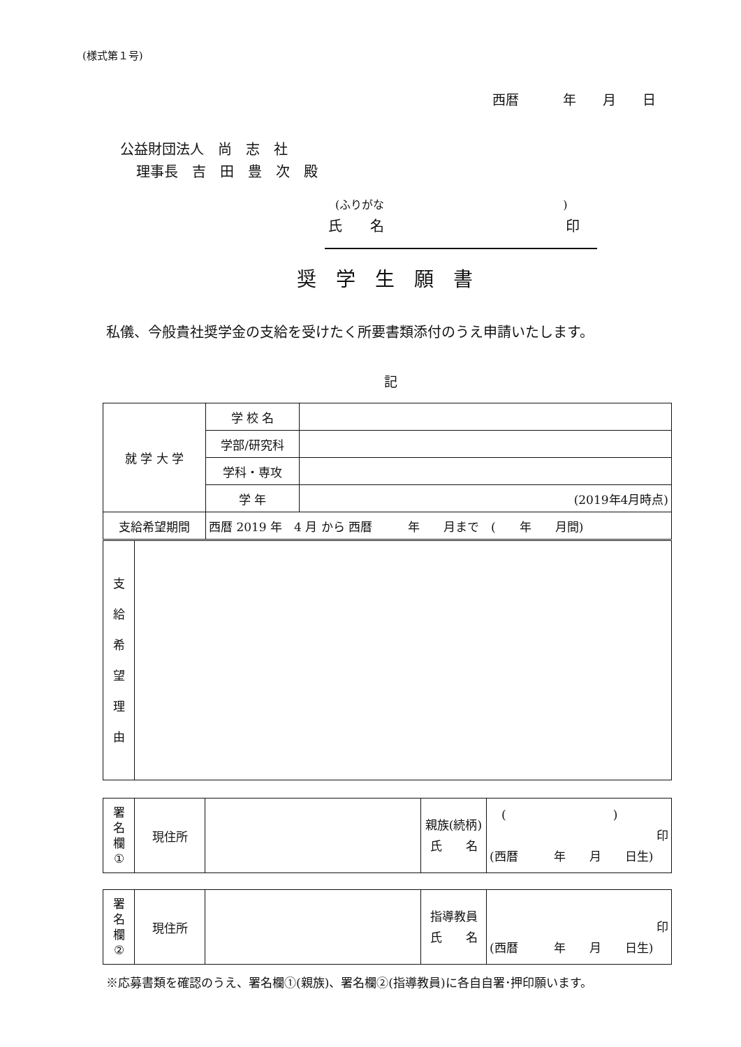(様式第１号)
西暦　　　 年　　月　　日
公益財団法人　尚　志　社
理事長　吉　田　豊　次　殿
(ふりがな　　　　　　　　　　　　　　　　)
氏　　名　　　　　　　　　　　　　印
奨　学　生　願　書
私儀、今般貴社奨学金の支給を受けたく所要書類添付のうえ申請いたします。
記
| 就 学 大 学 | 学 校 名 | |
| | 学部/研究科 | |
| | 学科・専攻 | |
| | 学 年 | (2019年4月時点) |
| 支給希望期間 | 西暦 2019 年 4 月 から 西暦 年 月まで ( 年 月間) | |
| 支 給 希 望 理 由 | |
| 署 名 欄 ① | 現住所 | | 親族(続柄) 氏 名 | ( ) 印 (西暦 年 月 日生) |
| 署 名 欄 ② | 現住所 | | 指導教員 氏 名 | 印 (西暦 年 月 日生) |
※応募書類を確認のうえ、署名欄①(親族)、署名欄②(指導教員)に各自自署･押印願います。